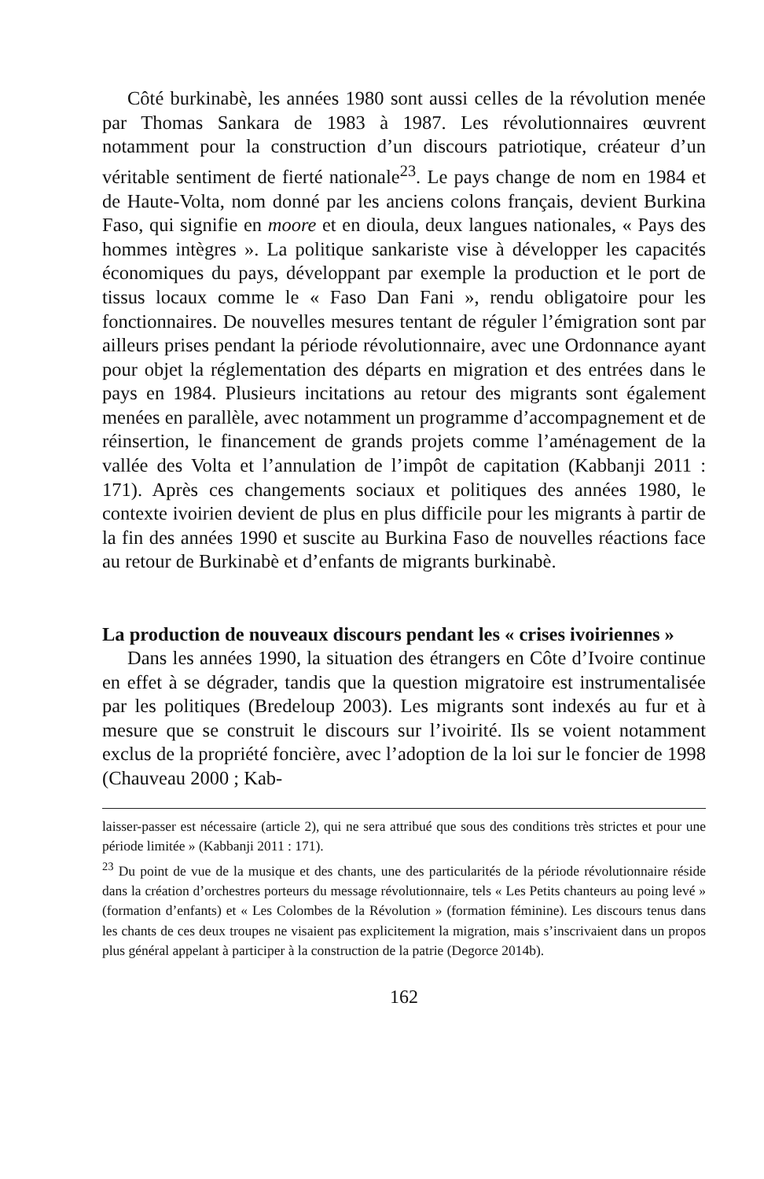Côté burkinabè, les années 1980 sont aussi celles de la révolution menée par Thomas Sankara de 1983 à 1987. Les révolutionnaires œuvrent notamment pour la construction d’un discours patriotique, créateur d’un véritable sentiment de fierté nationale<sup>23</sup>. Le pays change de nom en 1984 et de Haute-Volta, nom donné par les anciens colons français, devient Burkina Faso, qui signifie en moore et en dioula, deux langues nationales, « Pays des hommes intègres ». La politique sankariste vise à développer les capacités économiques du pays, développant par exemple la production et le port de tissus locaux comme le « Faso Dan Fani », rendu obligatoire pour les fonctionnaires. De nouvelles mesures tentant de réguler l’émigration sont par ailleurs prises pendant la période révolutionnaire, avec une Ordonnance ayant pour objet la réglementation des départs en migration et des entrées dans le pays en 1984. Plusieurs incitations au retour des migrants sont également menées en parallèle, avec notamment un programme d’accompagnement et de réinsertion, le financement de grands projets comme l’aménagement de la vallée des Volta et l’annulation de l’impôt de capitation (Kabbanji 2011 : 171). Après ces changements sociaux et politiques des années 1980, le contexte ivoirien devient de plus en plus difficile pour les migrants à partir de la fin des années 1990 et suscite au Burkina Faso de nouvelles réactions face au retour de Burkinabè et d’enfants de migrants burkinabè.
La production de nouveaux discours pendant les « crises ivoiriennes »
Dans les années 1990, la situation des étrangers en Côte d’Ivoire continue en effet à se dégrader, tandis que la question migratoire est instrumentalisée par les politiques (Bredeloup 2003). Les migrants sont indexés au fur et à mesure que se construit le discours sur l’ivoirité. Ils se voient notamment exclus de la propriété foncière, avec l’adoption de la loi sur le foncier de 1998 (Chauveau 2000 ; Kab-
laisser-passer est nécessaire (article 2), qui ne sera attribué que sous des conditions très strictes et pour une période limitée » (Kabbanji 2011 : 171).
<sup>23</sup> Du point de vue de la musique et des chants, une des particularités de la période révolutionnaire réside dans la création d’orchestres porteurs du message révolutionnaire, tels « Les Petits chanteurs au poing levé » (formation d’enfants) et « Les Colombes de la Révolution » (formation féminine). Les discours tenus dans les chants de ces deux troupes ne visaient pas explicitement la migration, mais s’inscrivaient dans un propos plus général appelant à participer à la construction de la patrie (Degorce 2014b).
162